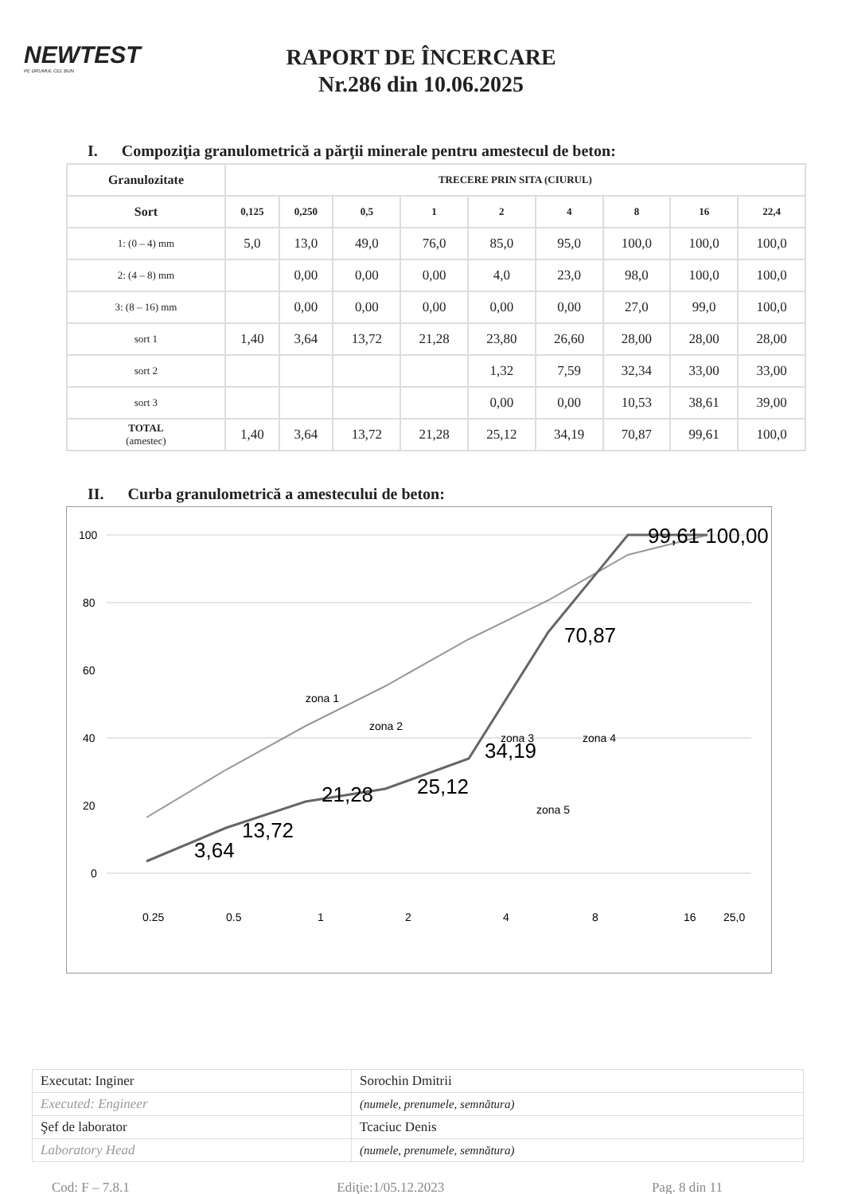NEWTEST
PE DRUMUL CEL BUN
RAPORT DE ÎNCERCARE
Nr.286 din 10.06.2025
I. Compoziţia granulometrică a părţii minerale pentru amestecul de beton:
| Granulozitate | TRECERE PRIN SITA (CIURUL) | | | | | | | | |
| --- | --- | --- | --- | --- | --- | --- | --- | --- | --- |
| Sort | 0,125 | 0,250 | 0,5 | 1 | 2 | 4 | 8 | 16 | 22,4 |
| 1: (0 – 4) mm | 5,0 | 13,0 | 49,0 | 76,0 | 85,0 | 95,0 | 100,0 | 100,0 | 100,0 |
| 2: (4 – 8) mm | | 0,00 | 0,00 | 0,00 | 4,0 | 23,0 | 98,0 | 100,0 | 100,0 |
| 3: (8 – 16) mm | | 0,00 | 0,00 | 0,00 | 0,00 | 0,00 | 27,0 | 99,0 | 100,0 |
| sort 1 | 1,40 | 3,64 | 13,72 | 21,28 | 23,80 | 26,60 | 28,00 | 28,00 | 28,00 |
| sort 2 | | | | | 1,32 | 7,59 | 32,34 | 33,00 | 33,00 |
| sort 3 | | | | | 0,00 | 0,00 | 10,53 | 38,61 | 39,00 |
| TOTAL (amestec) | 1,40 | 3,64 | 13,72 | 21,28 | 25,12 | 34,19 | 70,87 | 99,61 | 100,0 |
II. Curba granulometrică a amestecului de beton:
100
80
60
40
20
0
21,28
25,12
34,19
70,87
3,64
13,72
99,61 100,00
zona 1
zona 2
zona 3
zona 4
zona 5
0.25
0.5
1
2
4
8
16
25,0
| Executat: Inginer | Sorochin Dmitrii |
| Executed: Engineer | (numele, prenumele, semnătura) |
| Şef de laborator | Tcaciuc Denis |
| Laboratory Head | (numele, prenumele, semnătura) |
Cod: F – 7.8.1 Ediţie:1/05.12.2023 Pag. 8 din 11